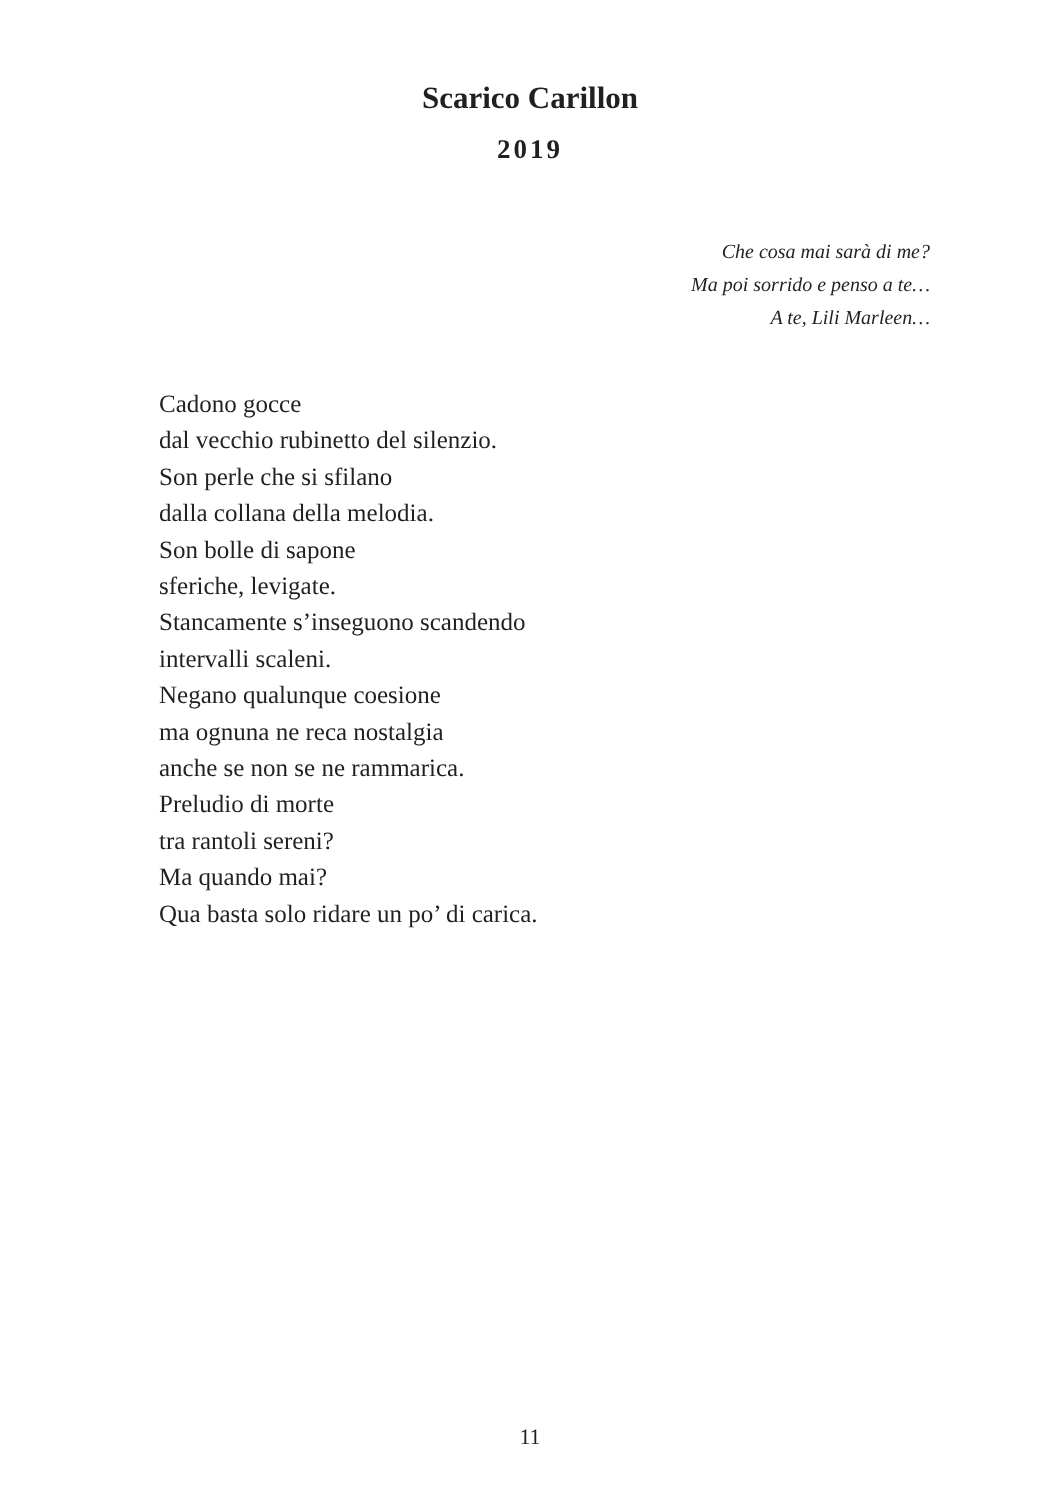Scarico Carillon
2019
Che cosa mai sarà di me?
Ma poi sorrido e penso a te…
A te, Lili Marleen…
Cadono gocce
dal vecchio rubinetto del silenzio.
Son perle che si sfilano
dalla collana della melodia.
Son bolle di sapone
sferiche, levigate.
Stancamente s’inseguono scandendo
intervalli scaleni.
Negano qualunque coesione
ma ognuna ne reca nostalgia
anche se non se ne rammarica.
Preludio di morte
tra rantoli sereni?
Ma quando mai?
Qua basta solo ridare un po’ di carica.
11